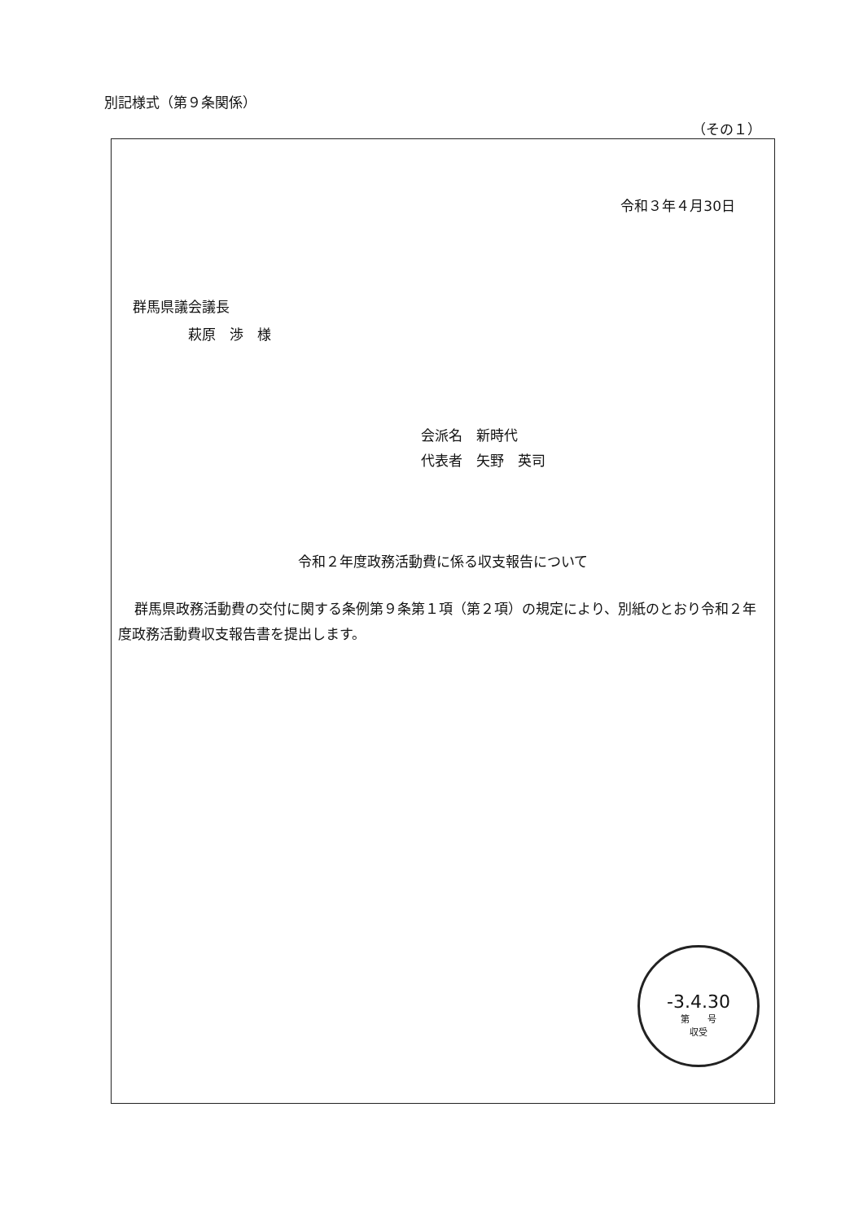別記様式（第９条関係）
（その１）
令和３年４月30日
群馬県議会議長
    萩原　渉　様
会派名　新時代
代表者　矢野　英司
令和２年度政務活動費に係る収支報告について
群馬県政務活動費の交付に関する条例第９条第１項（第２項）の規定により、別紙のとおり令和２年度政務活動費収支報告書を提出します。
-3.4.30
第　　号
収受